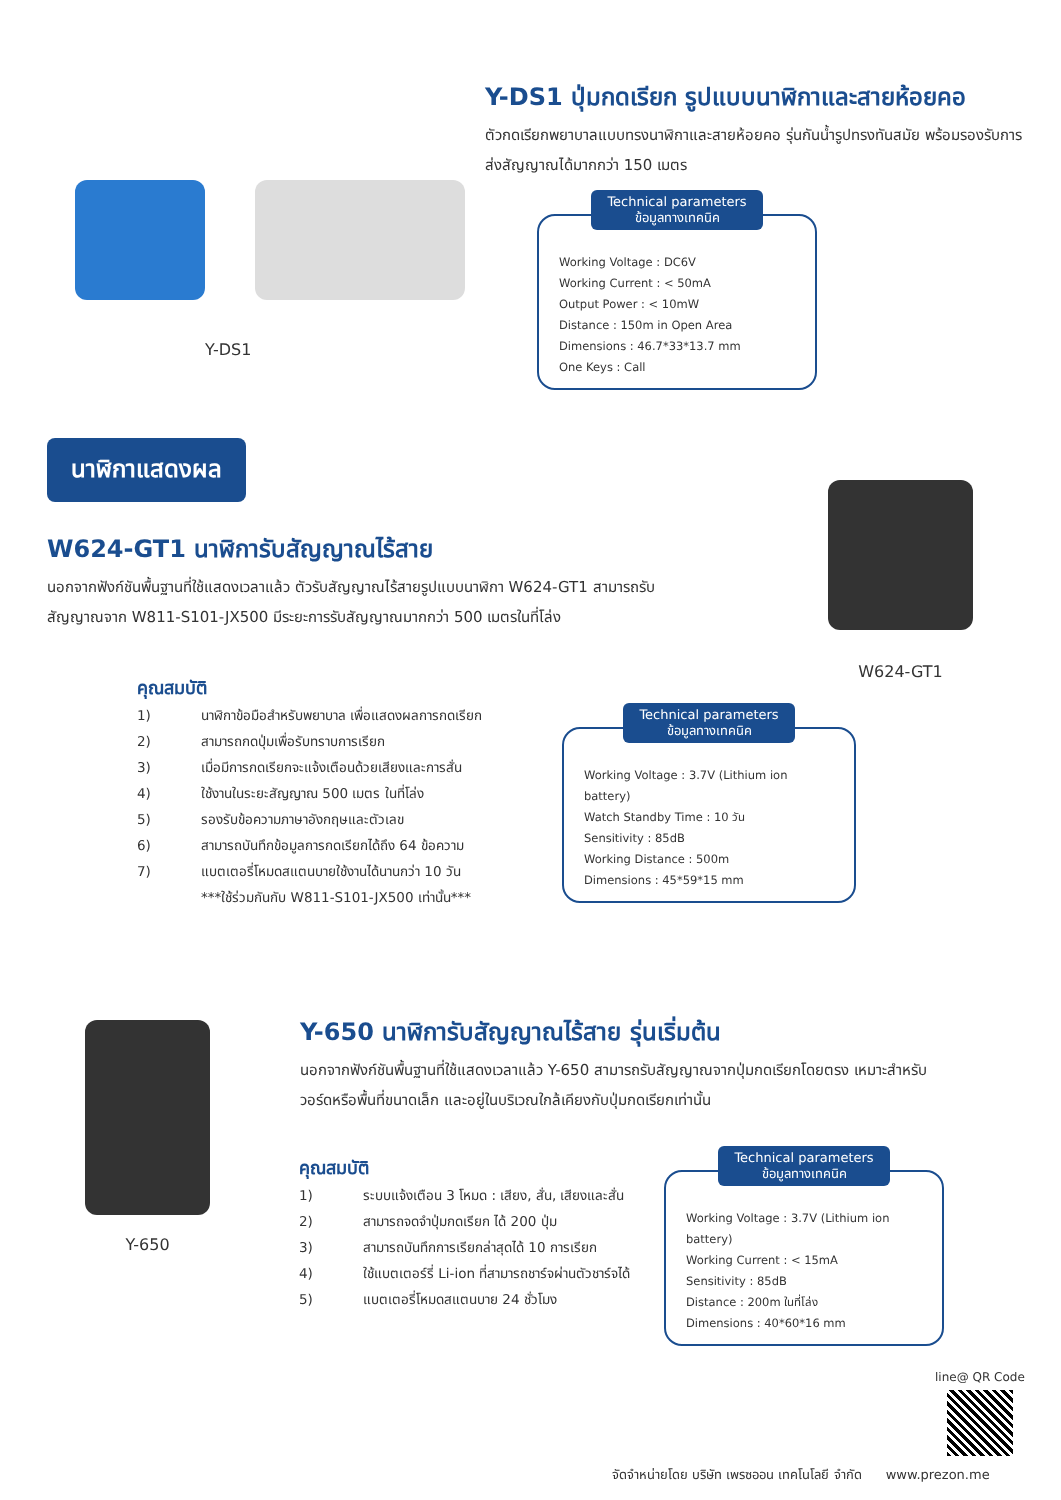Y-DS1 ปุ่มกดเรียก รูปแบบนาฬิกาและสายห้อยคอ
ตัวกดเรียกพยาบาลแบบทรงนาฬิกาและสายห้อยคอ รุ่นกันน้ำรูปทรงทันสมัย พร้อมรองรับการส่งสัญญาณได้มากกว่า 150 เมตร
Y-DS1
Technical parameters
ข้อมูลทางเทคนิค
Working Voltage : DC6V
Working Current : < 50mA
Output Power : < 10mW
Distance : 150m in Open Area
Dimensions : 46.7*33*13.7 mm
One Keys : Call
นาฬิกาแสดงผล
W624-GT1 นาฬิการับสัญญาณไร้สาย
นอกจากฟังก์ชันพื้นฐานที่ใช้แสดงเวลาแล้ว ตัวรับสัญญาณไร้สายรูปแบบนาฬิกา W624-GT1 สามารถรับสัญญาณจาก W811-S101-JX500 มีระยะการรับสัญญาณมากกว่า 500 เมตรในที่โล่ง
W624-GT1
คุณสมบัติ
1) นาฬิกาข้อมือสำหรับพยาบาล เพื่อแสดงผลการกดเรียก
2) สามารถกดปุ่มเพื่อรับทราบการเรียก
3) เมื่อมีการกดเรียกจะแจ้งเตือนด้วยเสียงและการสั่น
4) ใช้งานในระยะสัญญาณ 500 เมตร ในที่โล่ง
5) รองรับข้อความภาษาอังกฤษและตัวเลข
6) สามารถบันทึกข้อมูลการกดเรียกได้ถึง 64 ข้อความ
7) แบตเตอรี่โหมดสแตนบายใช้งานได้นานกว่า 10 วัน
***ใช้ร่วมกันกับ W811-S101-JX500 เท่านั้น***
Technical parameters
ข้อมูลทางเทคนิค
Working Voltage : 3.7V (Lithium ion battery)
Watch Standby Time : 10 วัน
Sensitivity : 85dB
Working Distance : 500m
Dimensions : 45*59*15 mm
Y-650
Y-650 นาฬิการับสัญญาณไร้สาย รุ่นเริ่มต้น
นอกจากฟังก์ชันพื้นฐานที่ใช้แสดงเวลาแล้ว Y-650 สามารถรับสัญญาณจากปุ่มกดเรียกโดยตรง เหมาะสำหรับวอร์ดหรือพื้นที่ขนาดเล็ก และอยู่ในบริเวณใกล้เคียงกับปุ่มกดเรียกเท่านั้น
คุณสมบัติ
1) ระบบแจ้งเตือน 3 โหมด : เสียง, สั่น, เสียงและสั่น
2) สามารถจดจำปุ่มกดเรียก ได้ 200 ปุ่ม
3) สามารถบันทึกการเรียกล่าสุดได้ 10 การเรียก
4) ใช้แบตเตอร์รี่ Li-ion ที่สามารถชาร์จผ่านตัวชาร์จได้
5) แบตเตอรี่โหมดสแตนบาย 24 ชั่วโมง
Technical parameters
ข้อมูลทางเทคนิค
Working Voltage : 3.7V (Lithium ion battery)
Working Current : < 15mA
Sensitivity : 85dB
Distance : 200m ในที่โล่ง
Dimensions : 40*60*16 mm
line@ QR Code
จัดจำหน่ายโดย บริษัท เพรซออน เทคโนโลยี จำกัด www.prezon.me